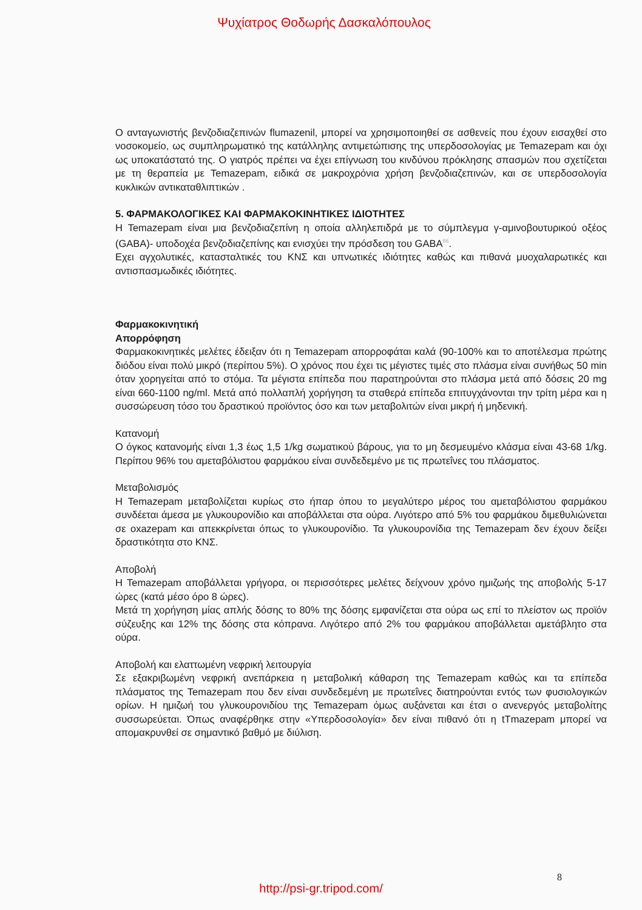Ψυχίατρος Θοδωρής Δασκαλόπουλος
Ο ανταγωνιστής βενζοδιαζεπινών flumazenil, μπορεί να χρησιμοποιηθεί σε ασθενείς που έχουν εισαχθεί στο νοσοκομείο, ως συμπληρωματικό της κατάλληλης αντιμετώπισης της υπερδοσολογίας με Temazepam και όχι ως υποκατάστατό της. Ο γιατρός πρέπει να έχει επίγνωση του κινδύνου πρόκλησης σπασμών που σχετίζεται με τη θεραπεία με Temazepam, ειδικά σε μακροχρόνια χρήση βενζοδιαζεπινών, και σε υπερδοσολογία κυκλικών αντικαταθλιπτικών .
5. ΦΑΡΜΑΚΟΛΟΓΙΚΕΣ ΚΑΙ ΦΑΡΜΑΚΟΚΙΝΗΤΙΚΕΣ ΙΔΙΟΤΗΤΕΣ
Η Temazepam είναι μια βενζοδιαζεπίνη η οποία αλληλεπιδρά με το σύμπλεγμα γ-αμινοβουτυρικού οξέος (GABA)- υποδοχέα βενζοδιαζεπίνης και ενισχύει την πρόσδεση του GABA<sup>66</sup>.
Εχει αγχολυτικές, κατασταλτικές του ΚΝΣ και υπνωτικές ιδιότητες καθώς και πιθανά μυοχαλαρωτικές και αντισπασμωδικές ιδιότητες.
Φαρμακοκινητική
Απορρόφηση
Φαρμακοκινητικές μελέτες έδειξαν ότι η Temazepam απορροφάται καλά (90-100% και το αποτέλεσμα πρώτης διόδου είναι πολύ μικρό (περίπου 5%). Ο χρόνος που έχει τις μέγιστες τιμές στο πλάσμα είναι συνήθως 50 min όταν χορηγείται από το στόμα. Τα μέγιστα επίπεδα που παρατηρούνται στο πλάσμα μετά από δόσεις 20 mg είναι 660-1100 ng/ml. Μετά από πολλαπλή χορήγηση τα σταθερά επίπεδα επιτυγχάνονται την τρίτη μέρα και η συσσώρευση τόσο του δραστικού προϊόντος όσο και των μεταβολιτών είναι μικρή ή μηδενική.
Κατανομή
Ο όγκος κατανομής είναι 1,3 έως 1,5 1/kg σωματικού βάρους, για το μη δεσμευμένο κλάσμα είναι 43-68 1/kg. Περίπου 96% του αμεταβόλιστου φαρμάκου είναι συνδεδεμένο με τις πρωτεΐνες του πλάσματος.
Μεταβολισμός
Η Temazepam μεταβολίζεται κυρίως στο ήπαρ όπου το μεγαλύτερο μέρος του αμεταβόλιστου φαρμάκου συνδέεται άμεσα με γλυκουρονίδιο και αποβάλλεται στα ούρα. Λιγότερο από 5% του φαρμάκου διμεθυλιώνεται σε oxazepam και απεκκρίνεται όπως το γλυκουρονίδιο. Τα γλυκουρονίδια της Temazepam δεν έχουν δείξει δραστικότητα στο ΚΝΣ.
Αποβολή
Η Temazepam αποβάλλεται γρήγορα, οι περισσότερες μελέτες δείχνουν χρόνο ημιζωής της αποβολής 5-17 ώρες (κατά μέσο όρο 8 ώρες).
Μετά τη χορήγηση μίας απλής δόσης το 80% της δόσης εμφανίζεται στα ούρα ως επί το πλείστον ως προϊόν σύζευξης και 12% της δόσης στα κόπρανα. Λιγότερο από 2% του φαρμάκου αποβάλλεται αμετάβλητο στα ούρα.
Αποβολή και ελαττωμένη νεφρική λειτουργία
Σε εξακριβωμένη νεφρική ανεπάρκεια η μεταβολική κάθαρση της Temazepam καθώς και τα επίπεδα πλάσματος της Temazepam που δεν είναι συνδεδεμένη με πρωτεΐνες διατηρούνται εντός των φυσιολογικών ορίων. Η ημιζωή του γλυκουρονιδίου της Temazepam όμως αυξάνεται και έτσι ο ανενεργός μεταβολίτης συσσωρεύεται. Όπως αναφέρθηκε στην «Υπερδοσολογία» δεν είναι πιθανό ότι η tTmazepam μπορεί να απομακρυνθεί σε σημαντικό βαθμό με διύλιση.
8
http://psi-gr.tripod.com/